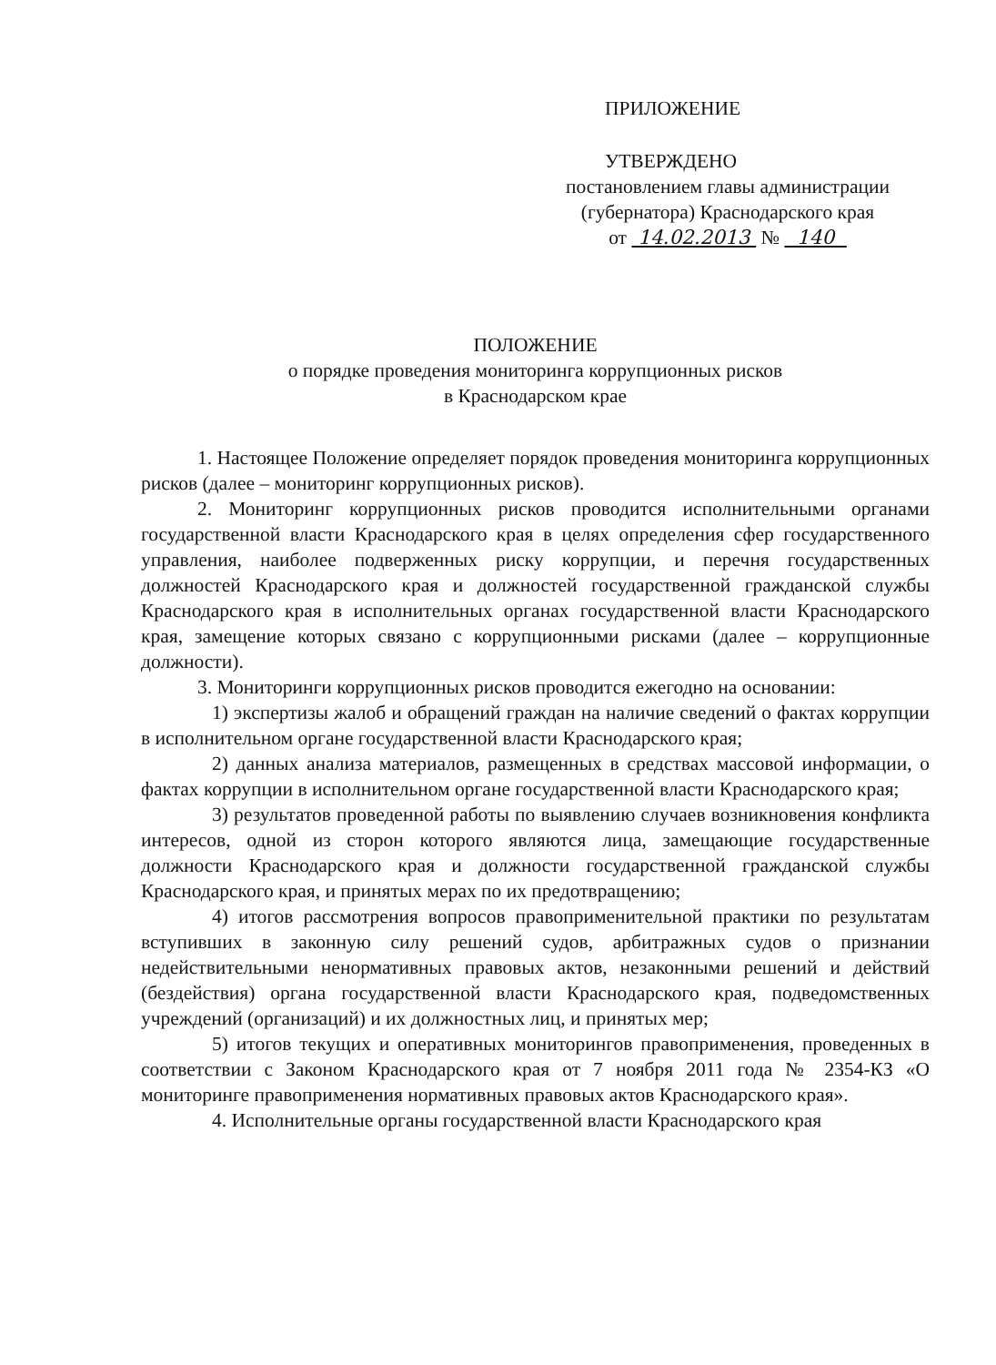ПРИЛОЖЕНИЕ
УТВЕРЖДЕНО
постановлением главы администрации
(губернатора) Краснодарского края
от 14.02.2013 № 140
ПОЛОЖЕНИЕ
о порядке проведения мониторинга коррупционных рисков
в Краснодарском крае
1. Настоящее Положение определяет порядок проведения мониторинга коррупционных рисков (далее – мониторинг коррупционных рисков).
2. Мониторинг коррупционных рисков проводится исполнительными органами государственной власти Краснодарского края в целях определения сфер государственного управления, наиболее подверженных риску коррупции, и перечня государственных должностей Краснодарского края и должностей государственной гражданской службы Краснодарского края в исполнительных органах государственной власти Краснодарского края, замещение которых связано с коррупционными рисками (далее – коррупционные должности).
3. Мониторинги коррупционных рисков проводится ежегодно на основании:
1) экспертизы жалоб и обращений граждан на наличие сведений о фактах коррупции в исполнительном органе государственной власти Краснодарского края;
2) данных анализа материалов, размещенных в средствах массовой информации, о фактах коррупции в исполнительном органе государственной власти Краснодарского края;
3) результатов проведенной работы по выявлению случаев возникновения конфликта интересов, одной из сторон которого являются лица, замещающие государственные должности Краснодарского края и должности государственной гражданской службы Краснодарского края, и принятых мерах по их предотвращению;
4) итогов рассмотрения вопросов правоприменительной практики по результатам вступивших в законную силу решений судов, арбитражных судов о признании недействительными ненормативных правовых актов, незаконными решений и действий (бездействия) органа государственной власти Краснодарского края, подведомственных учреждений (организаций) и их должностных лиц, и принятых мер;
5) итогов текущих и оперативных мониторингов правоприменения, проведенных в соответствии с Законом Краснодарского края от 7 ноября 2011 года № 2354-КЗ «О мониторинге правоприменения нормативных правовых актов Краснодарского края».
4. Исполнительные органы государственной власти Краснодарского края